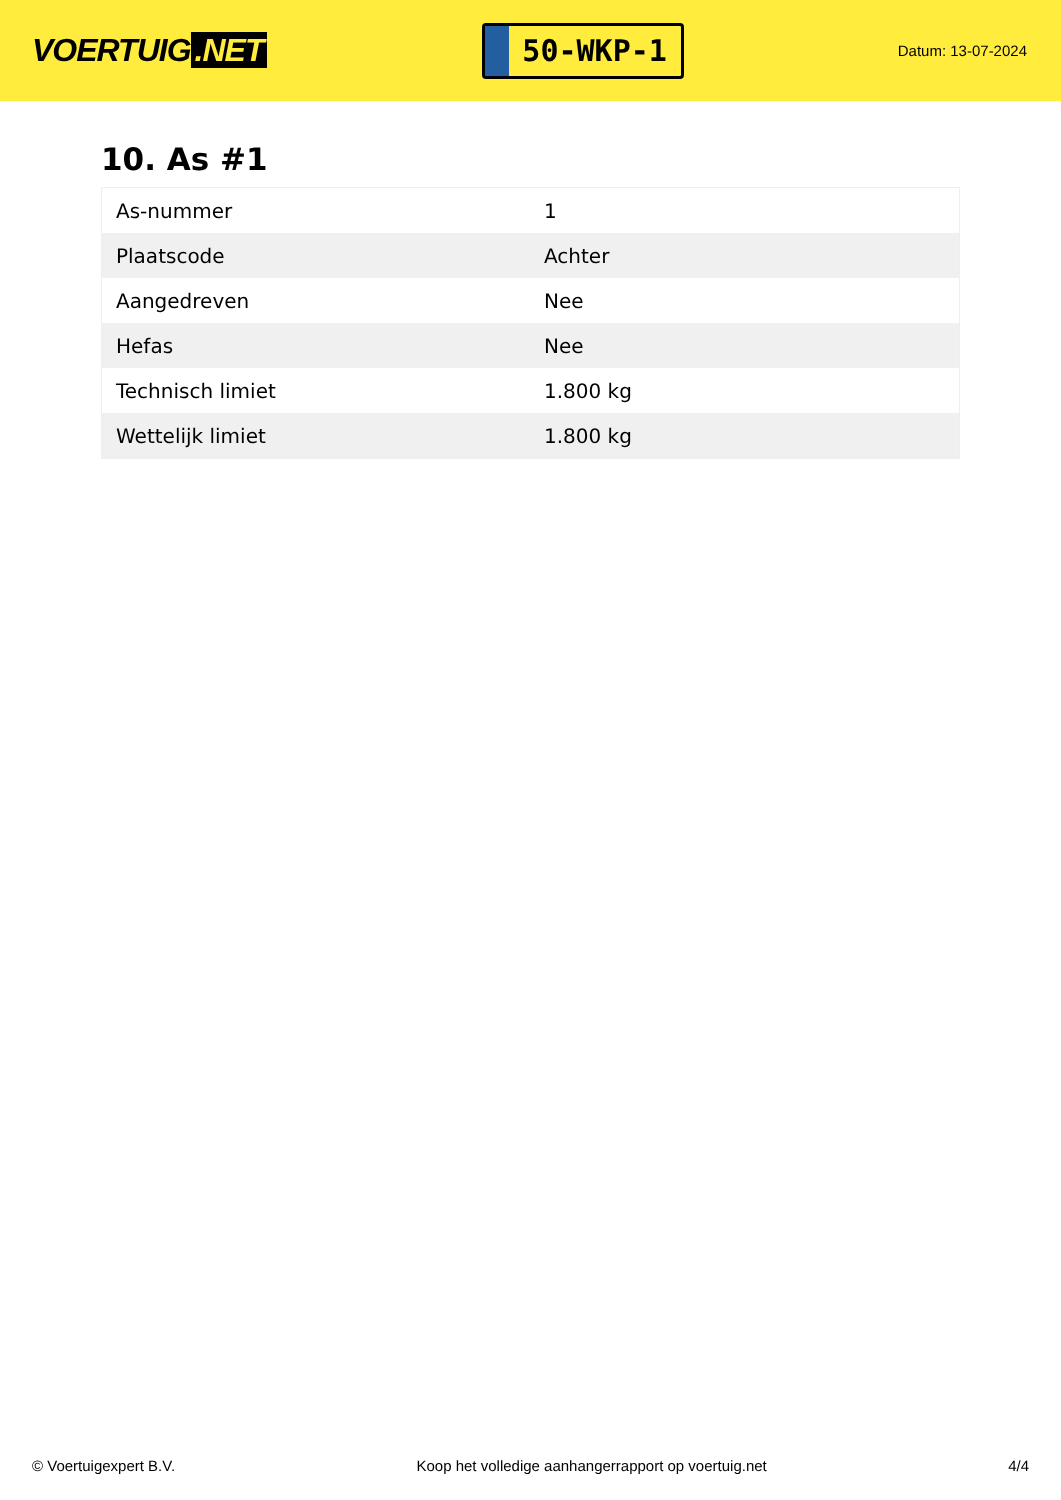VOERTUIG.NET
50-WKP-1
Datum: 13-07-2024
10. As #1
| As-nummer | 1 |
| Plaatscode | Achter |
| Aangedreven | Nee |
| Hefas | Nee |
| Technisch limiet | 1.800 kg |
| Wettelijk limiet | 1.800 kg |
© Voertuigexpert B.V. Koop het volledige aanhangerrapport op voertuig.net 4/4